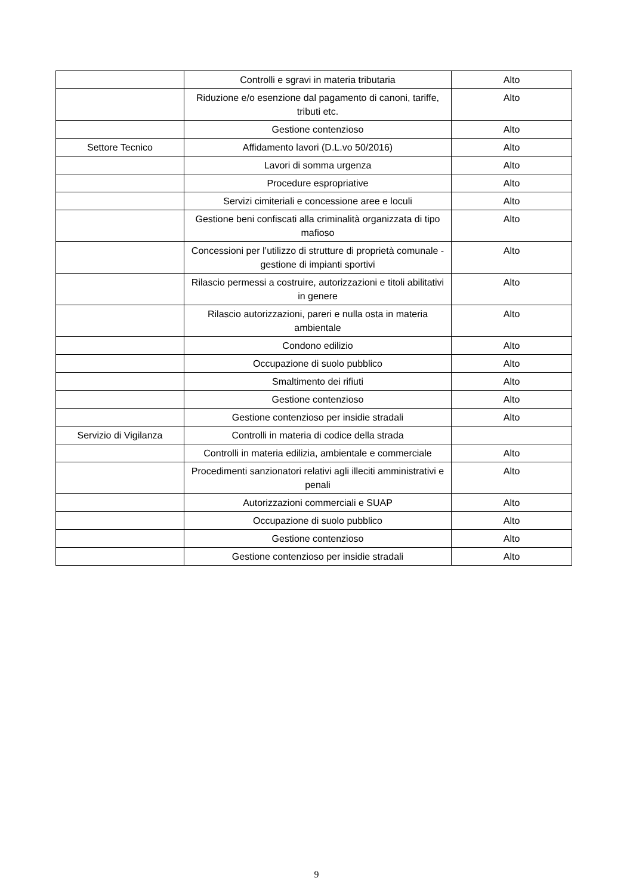| | Controlli e sgravi in materia tributaria | Alto |
| | Riduzione e/o esenzione dal pagamento di canoni, tariffe, tributi etc. | Alto |
| | Gestione contenzioso | Alto |
| Settore Tecnico | Affidamento lavori (D.L.vo 50/2016) | Alto |
| | Lavori di somma urgenza | Alto |
| | Procedure espropriative | Alto |
| | Servizi cimiteriali e concessione aree e loculi | Alto |
| | Gestione beni confiscati alla criminalità organizzata di tipo mafioso | Alto |
| | Concessioni per l’utilizzo di strutture di proprietà comunale - gestione di impianti sportivi | Alto |
| | Rilascio permessi a costruire, autorizzazioni e titoli abilitativi in genere | Alto |
| | Rilascio autorizzazioni, pareri e nulla osta in materia ambientale | Alto |
| | Condono edilizio | Alto |
| | Occupazione di suolo pubblico | Alto |
| | Smaltimento dei rifiuti | Alto |
| | Gestione contenzioso | Alto |
| | Gestione contenzioso per insidie stradali | Alto |
| Servizio di Vigilanza | Controlli in materia di codice della strada | |
| | Controlli in materia edilizia, ambientale e commerciale | Alto |
| | Procedimenti sanzionatori relativi agli illeciti amministrativi e penali | Alto |
| | Autorizzazioni commerciali e SUAP | Alto |
| | Occupazione di suolo pubblico | Alto |
| | Gestione contenzioso | Alto |
| | Gestione contenzioso per insidie stradali | Alto |
9